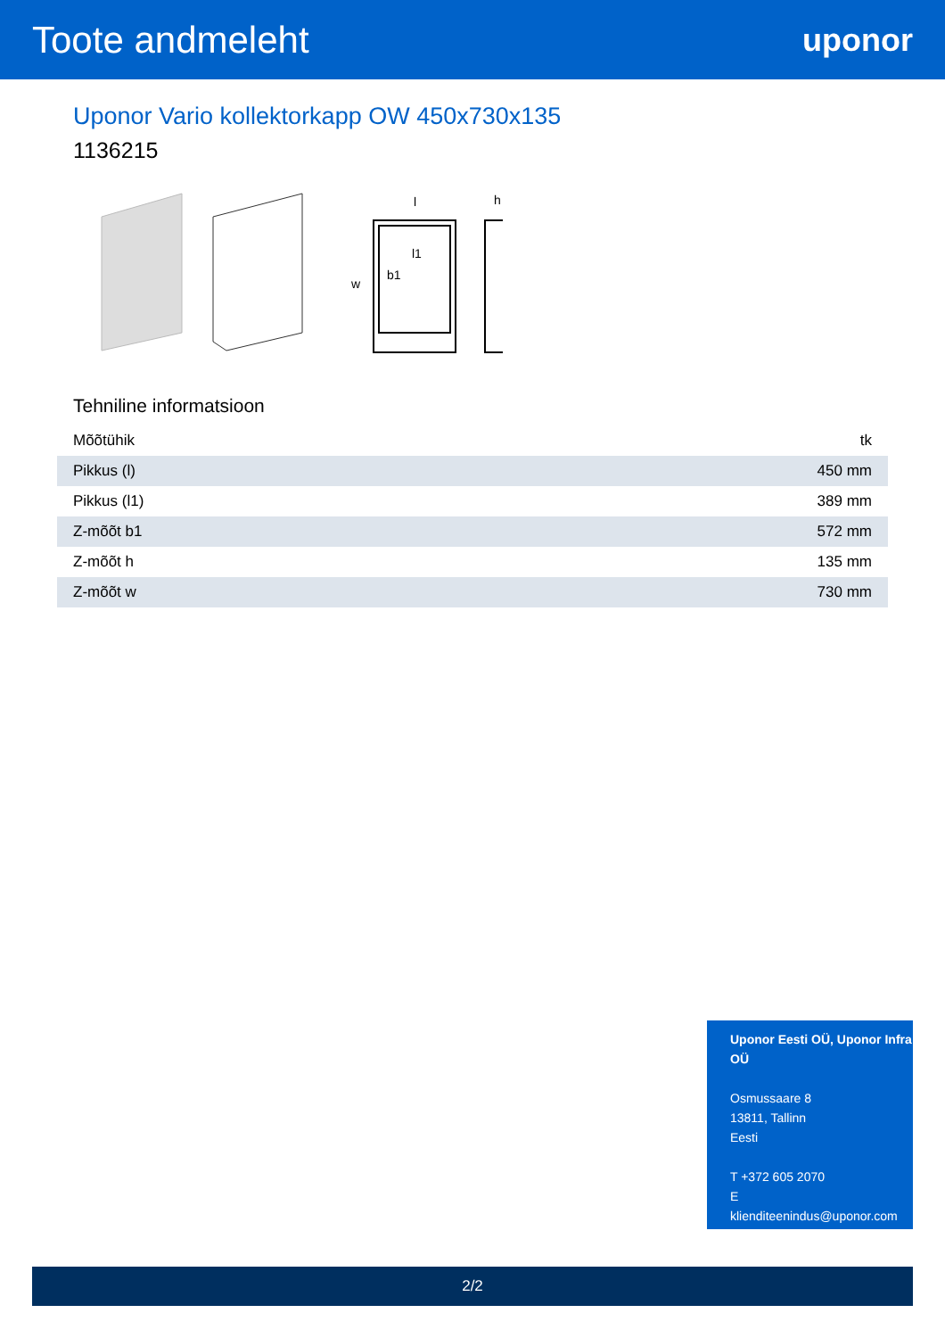Toote andmeleht
uponor
Uponor Vario kollektorkapp OW 450x730x135
1136215
l
h
l1
w
b1
Tehniline informatsioon
| Mõõtühik | tk |
| Pikkus (l) | 450 mm |
| Pikkus (l1) | 389 mm |
| Z-mõõt b1 | 572 mm |
| Z-mõõt h | 135 mm |
| Z-mõõt w | 730 mm |
Uponor Eesti OÜ, Uponor Infra OÜ
Osmussaare 8
13811, Tallinn
Eesti
T +372 605 2070
E
klienditeenindus@uponor.com
2/2